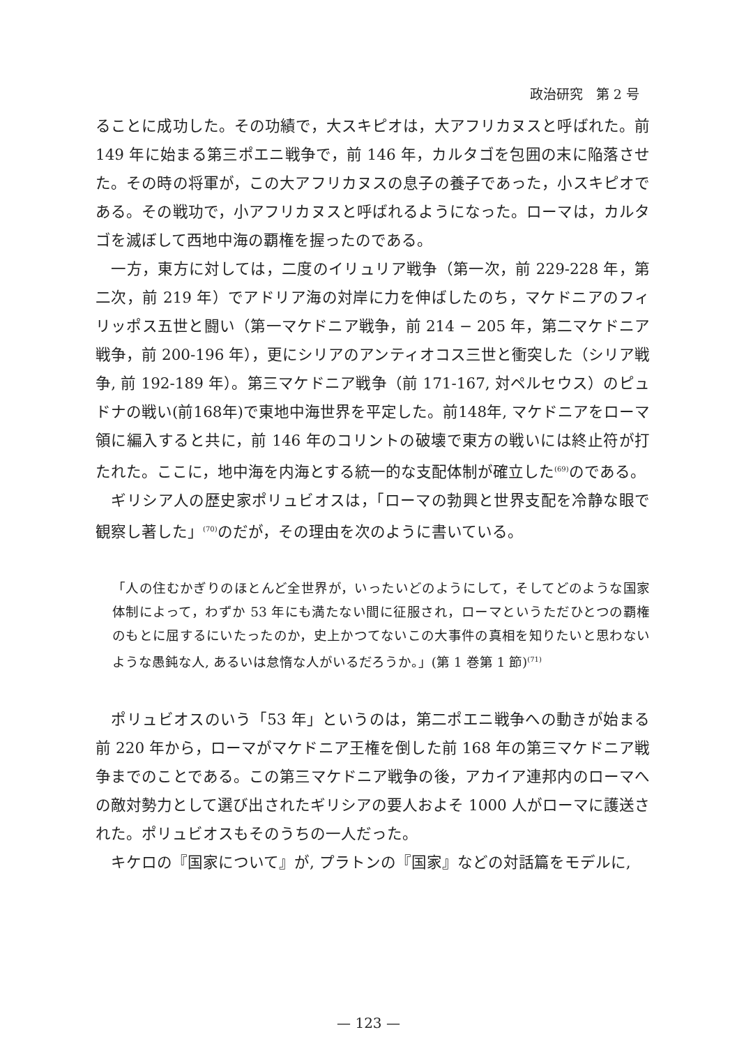政治研究　第 2 号
ることに成功した。その功績で，大スキピオは，大アフリカヌスと呼ばれた。前 149 年に始まる第三ポエニ戦争で，前 146 年，カルタゴを包囲の末に陥落させた。その時の将軍が，この大アフリカヌスの息子の養子であった，小スキピオである。その戦功で，小アフリカヌスと呼ばれるようになった。ローマは，カルタゴを滅ぼして西地中海の覇権を握ったのである。
　一方，東方に対しては，二度のイリュリア戦争（第一次，前 229-228 年，第二次，前 219 年）でアドリア海の対岸に力を伸ばしたのち，マケドニアのフィリッポス五世と闘い（第一マケドニア戦争，前 214 − 205 年，第二マケドニア戦争，前 200-196 年），更にシリアのアンティオコス三世と衝突した（シリア戦争, 前 192-189 年）。第三マケドニア戦争（前 171-167, 対ペルセウス）のピュドナの戦い(前168年)で東地中海世界を平定した。前148年, マケドニアをローマ領に編入すると共に，前 146 年のコリントの破壊で東方の戦いには終止符が打たれた。ここに，地中海を内海とする統一的な支配体制が確立した<sup>(69)</sup>のである。
　ギリシア人の歴史家ポリュビオスは，「ローマの勃興と世界支配を冷静な眼で観察し著した」<sup>(70)</sup>のだが，その理由を次のように書いている。
「人の住むかぎりのほとんど全世界が，いったいどのようにして，そしてどのような国家体制によって，わずか 53 年にも満たない間に征服され，ローマというただひとつの覇権のもとに屈するにいたったのか，史上かつてないこの大事件の真相を知りたいと思わないような愚鈍な人, あるいは怠惰な人がいるだろうか。」(第 1 巻第 1 節)<sup>(71)</sup>
　ポリュビオスのいう「53 年」というのは，第二ポエニ戦争への動きが始まる前 220 年から，ローマがマケドニア王権を倒した前 168 年の第三マケドニア戦争までのことである。この第三マケドニア戦争の後，アカイア連邦内のローマへの敵対勢力として選び出されたギリシアの要人およそ 1000 人がローマに護送された。ポリュビオスもそのうちの一人だった。
　キケロの『国家について』が, プラトンの『国家』などの対話篇をモデルに,
— 123 —